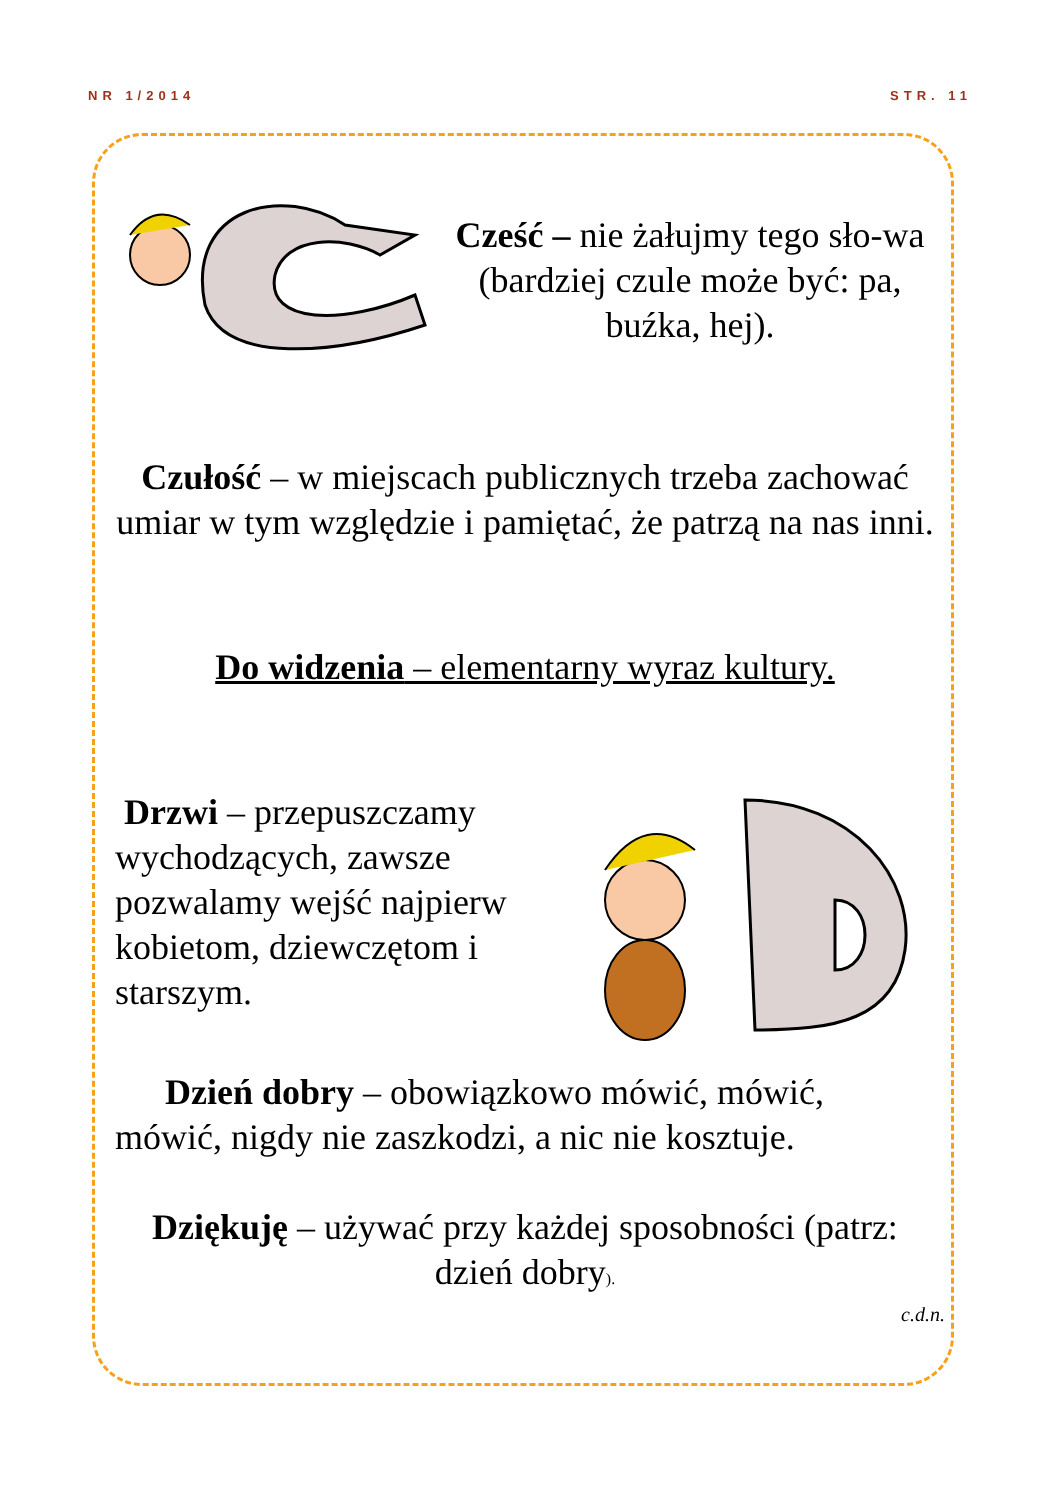NR 1/2014 STR. 11
Cześć – nie żałujmy tego sło-wa (bardziej czule może być: pa, buźka, hej).
Czułość – w miejscach publicznych trzeba zachować umiar w tym względzie i pamiętać, że patrzą na nas inni.
Do widzenia – elementarny wyraz kultury.
Drzwi – przepuszczamy wychodzących, zawsze pozwalamy wejść najpierw kobietom, dziewczętom i starszym.
Dzień dobry – obowiązkowo mówić, mówić, mówić, nigdy nie zaszkodzi, a nic nie kosztuje.
Dziękuję – używać przy każdej sposobności (patrz: dzień dobry).
c.d.n.